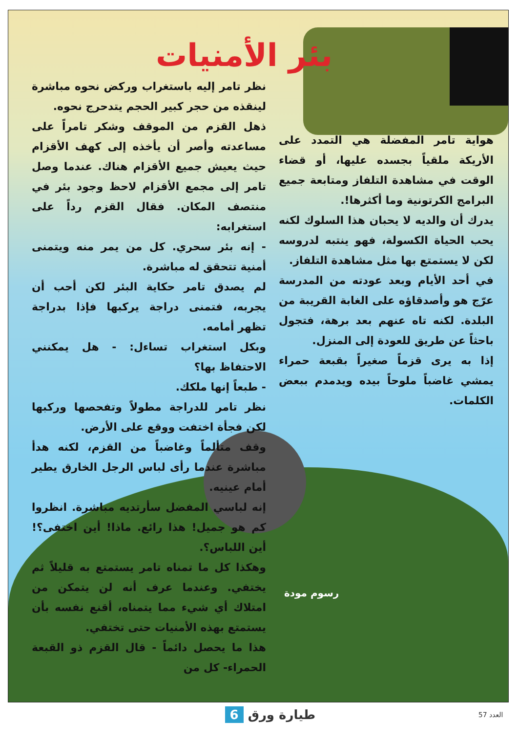بئر الأمنيات
هواية تامر المفضلة هي التمدد على الأريكة ملقياً بجسده عليها، أو قضاء الوقت في مشاهدة التلفاز ومتابعة جميع البرامج الكرتونية وما أكثرها!.
يدرك أن والديه لا يحبان هذا السلوك لكنه يحب الحياة الكسولة، فهو ينتبه لدروسه لكن لا يستمتع بها مثل مشاهدة التلفاز.
في أحد الأيام وبعد عودته من المدرسة عرّج هو وأصدقاؤه على الغابة القريبة من البلدة. لكنه تاه عنهم بعد برهة، فتجول باحثاً عن طريق للعودة إلى المنزل.
إذا به يرى قزماً صغيراً بقبعة حمراء يمشي غاضباً ملوحاً بيده ويدمدم ببعض الكلمات.
نظر تامر إليه باستغراب وركض نحوه مباشرة لينقذه من حجر كبير الحجم يتدحرج نحوه.
ذهل القزم من الموقف وشكر تامراً على مساعدته وأصر أن يأخذه إلى كهف الأقزام حيث يعيش جميع الأقزام هناك. عندما وصل تامر إلى مجمع الأقزام لاحظ وجود بئر في منتصف المكان. فقال القزم رداً على استغرابه:
- إنه بئر سحري. كل من يمر منه ويتمنى أمنية تتحقق له مباشرة.
لم يصدق تامر حكاية البئر لكن أحب أن يجربه، فتمنى دراجة يركبها فإذا بدراجة تظهر أمامه.
وبكل استغراب تساءل: - هل يمكنني الاحتفاظ بها؟
- طبعاً إنها ملكك.
نظر تامر للدراجة مطولاً وتفحصها وركبها لكن فجأة اختفت ووقع على الأرض.
وقف متألماً وغاضباً من القزم، لكنه هدأ مباشرة عندما رأى لباس الرجل الخارق يطير أمام عينيه.
إنه لباسي المفضل سأرتديه مباشرة. انظروا كم هو جميل! هذا رائع. ماذا! أين اختفى؟! أين اللباس؟.
وهكذا كل ما تمناه تامر يستمتع به قليلاً ثم يختفي. وعندما عرف أنه لن يتمكن من امتلاك أي شيء مما يتمناه، أقنع نفسه بأن يستمتع بهذه الأمنيات حتى تختفي.
هذا ما يحصل دائماً - قال القزم ذو القبعة الحمراء- كل من
رسوم مودة
طيارة ورق 6 العدد 57